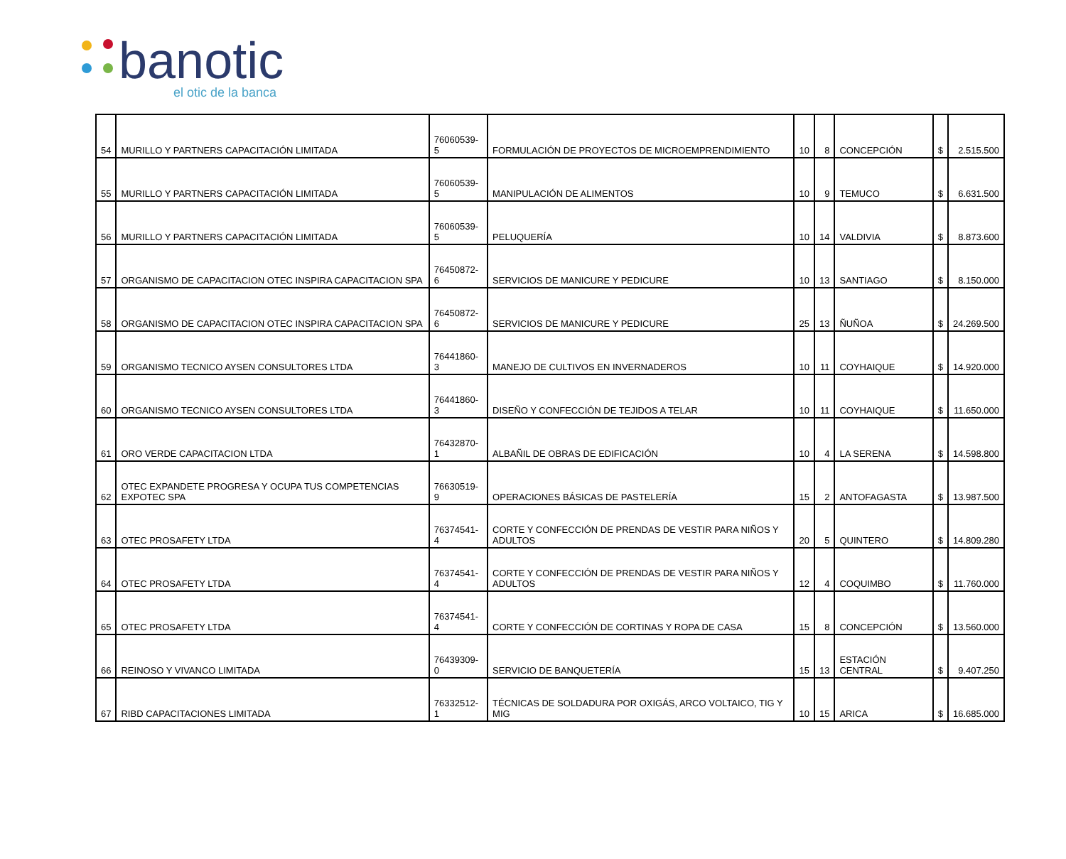banotic
el otic de la banca
| 54 | MURILLO Y PARTNERS CAPACITACIÓN LIMITADA | 76060539-5 | FORMULACIÓN DE PROYECTOS DE MICROEMPRENDIMIENTO | 10 | 8 | CONCEPCIÓN | $ | 2.515.500 |
| 55 | MURILLO Y PARTNERS CAPACITACIÓN LIMITADA | 76060539-5 | MANIPULACIÓN DE ALIMENTOS | 10 | 9 | TEMUCO | $ | 6.631.500 |
| 56 | MURILLO Y PARTNERS CAPACITACIÓN LIMITADA | 76060539-5 | PELUQUERÍA | 10 | 14 | VALDIVIA | $ | 8.873.600 |
| 57 | ORGANISMO DE CAPACITACION OTEC INSPIRA CAPACITACION SPA | 76450872-6 | SERVICIOS DE MANICURE Y PEDICURE | 10 | 13 | SANTIAGO | $ | 8.150.000 |
| 58 | ORGANISMO DE CAPACITACION OTEC INSPIRA CAPACITACION SPA | 76450872-6 | SERVICIOS DE MANICURE Y PEDICURE | 25 | 13 | ÑUÑOA | $ | 24.269.500 |
| 59 | ORGANISMO TECNICO AYSEN CONSULTORES LTDA | 76441860-3 | MANEJO DE CULTIVOS EN INVERNADEROS | 10 | 11 | COYHAIQUE | $ | 14.920.000 |
| 60 | ORGANISMO TECNICO AYSEN CONSULTORES LTDA | 76441860-3 | DISEÑO Y CONFECCIÓN DE TEJIDOS A TELAR | 10 | 11 | COYHAIQUE | $ | 11.650.000 |
| 61 | ORO VERDE CAPACITACION LTDA | 76432870-1 | ALBAÑIL DE OBRAS DE EDIFICACIÓN | 10 | 4 | LA SERENA | $ | 14.598.800 |
| 62 | OTEC EXPANDETE PROGRESA Y OCUPA TUS COMPETENCIAS EXPOTEC SPA | 76630519-9 | OPERACIONES BÁSICAS DE PASTELERÍA | 15 | 2 | ANTOFAGASTA | $ | 13.987.500 |
| 63 | OTEC PROSAFETY LTDA | 76374541-4 | CORTE Y CONFECCIÓN DE PRENDAS DE VESTIR PARA NIÑOS Y ADULTOS | 20 | 5 | QUINTERO | $ | 14.809.280 |
| 64 | OTEC PROSAFETY LTDA | 76374541-4 | CORTE Y CONFECCIÓN DE PRENDAS DE VESTIR PARA NIÑOS Y ADULTOS | 12 | 4 | COQUIMBO | $ | 11.760.000 |
| 65 | OTEC PROSAFETY LTDA | 76374541-4 | CORTE Y CONFECCIÓN DE CORTINAS Y ROPA DE CASA | 15 | 8 | CONCEPCIÓN | $ | 13.560.000 |
| 66 | REINOSO Y VIVANCO LIMITADA | 76439309-0 | SERVICIO DE BANQUETERÍA | 15 | 13 | ESTACIÓN CENTRAL | $ | 9.407.250 |
| 67 | RIBD CAPACITACIONES LIMITADA | 76332512-1 | TÉCNICAS DE SOLDADURA POR OXIGÁS, ARCO VOLTAICO, TIG Y MIG | 10 | 15 | ARICA | $ | 16.685.000 |